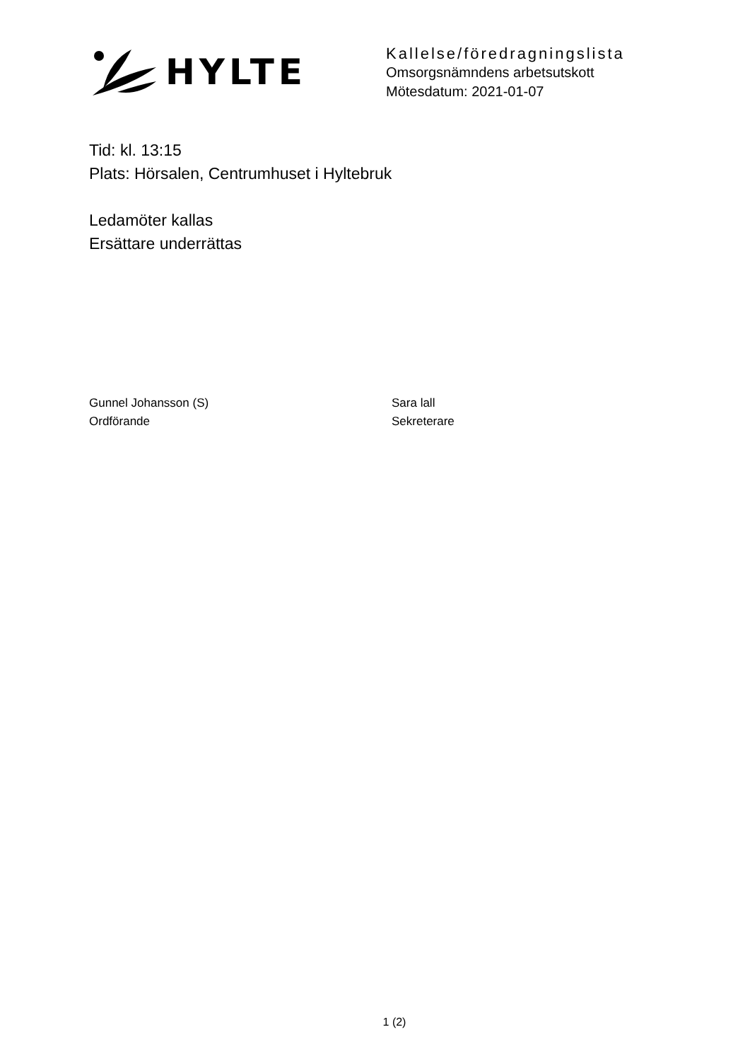HYLTE
Kallelse/föredragningslista
Omsorgsnämndens arbetsutskott
Mötesdatum: 2021-01-07
Tid: kl. 13:15
Plats: Hörsalen, Centrumhuset i Hyltebruk
Ledamöter kallas
Ersättare underrättas
Gunnel Johansson (S)
Ordförande
Sara lall
Sekreterare
1 (2)